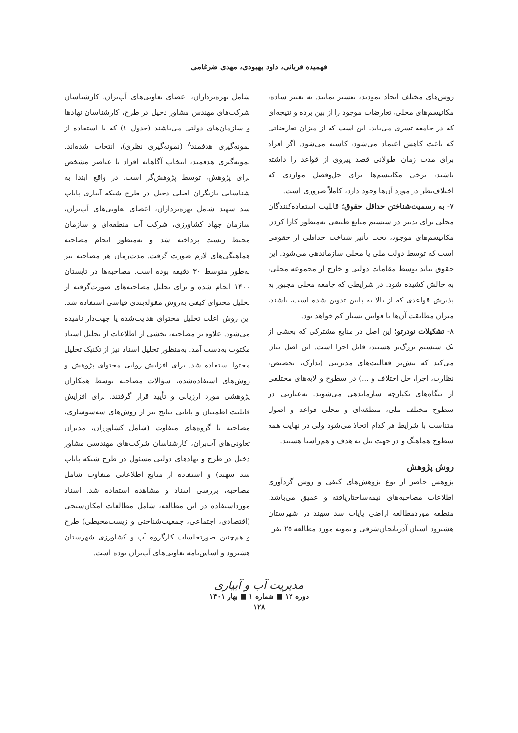فهمیده قربانی، داود بهبودی، مهدی ضرغامی
روش‌های مختلف ایجاد نمودند، تفسیر نمایند. به تعبیر ساده، مکانیسم‌های محلی، تعارضات موجود را از بین برده و نتیجه‌ای که در جامعه تسری می‌یابد، این است که از میزان تعارضاتی که باعث کاهش اعتماد می‌شود، کاسته می‌شود. اگر افراد برای مدت زمان طولانی قصد پیروی از قواعد را داشته باشند، برخی مکانیسم‌ها برای حل‌وفصل مواردی که اختلاف‌نظر در مورد آن‌ها وجود دارد، کاملاً ضروری است.
۷- به رسمیت‌شناختن حداقل حقوق؛ قابلیت استفاده‌کنندگان محلی برای تدبیر در سیستم منابع طبیعی به‌منظور کارا کردن مکانیسم‌های موجود، تحت تأثیر شناخت حداقلی از حقوقی است که توسط دولت ملی یا محلی سازماندهی می‌شود. این حقوق نباید توسط مقامات دولتی و خارج از مجموعه محلی، به چالش کشیده شود. در شرایطی که جامعه محلی مجبور به پذیرش قواعدی که از بالا به پایین تدوین شده است، باشند، میزان مطابقت آن‌ها با قوانین بسیار کم خواهد بود.
۸- تشکیلات تودرتو؛ این اصل در منابع مشترکی که بخشی از یک سیستم بزرگ‌تر هستند، قابل اجرا است. این اصل بیان می‌کند که بیش‌تر فعالیت‌های مدیریتی (تدارک، تخصیص، نظارت، اجرا، حل اختلاف و ...) در سطوح و لایه‌های مختلفی از بنگاه‌های یکپارچه سازماندهی می‌شوند. به‌عبارتی در سطوح مختلف ملی، منطقه‌ای و محلی قواعد و اصول متناسب با شرایط هر کدام اتخاذ می‌شود ولی در نهایت همه سطوح هماهنگ و در جهت نیل به هدف و هم‌راستا هستند.
روش پژوهش
پژوهش حاضر از نوع پژوهش‌های کیفی و روش گردآوری اطلاعات مصاحبه‌های نیمه‌ساختاریافته و عمیق می‌باشد. منطقه موردمطالعه اراضی پایاب سد سهند در شهرستان هشترود استان آذربایجان‌شرقی و نمونه مورد مطالعه ۲۵ نفر
شامل بهره‌برداران، اعضای تعاونی‌های آب‌بران، کارشناسان شرکت‌های مهندس مشاور دخیل در طرح، کارشناسان نهادها و سازمان‌های دولتی می‌باشند (جدول ۱) که با استفاده از نمونه‌گیری هدفمند<sup>۸</sup> (نمونه‌گیری نظری)، انتخاب شده‌اند. نمونه‌گیری هدفمند، انتخاب آگاهانه افراد یا عناصر مشخص برای پژوهش، توسط پژوهش‌گر است. در واقع ابتدا به شناسایی بازیگران اصلی دخیل در طرح شبکه آبیاری پایاب سد سهند شامل بهره‌برداران، اعضای تعاونی‌های آب‌بران، سازمان جهاد کشاورزی، شرکت آب منطقه‌ای و سازمان محیط زیست پرداخته شد و به‌منظور انجام مصاحبه هماهنگی‌های لازم صورت گرفت. مدت‌زمان هر مصاحبه نیز به‌طور متوسط ۳۰ دقیقه بوده است. مصاحبه‌ها در تابستان ۱۴۰۰ انجام شده و برای تحلیل مصاحبه‌های صورت‌گرفته از تحلیل محتوای کیفی به‌روش مقوله‌بندی قیاسی استفاده شد. این روش اغلب تحلیل محتوای هدایت‌شده یا جهت‌دار نامیده می‌شود. علاوه بر مصاحبه، بخشی از اطلاعات از تحلیل اسناد مکتوب به‌دست آمد. به‌منظور تحلیل اسناد نیز از تکنیک تحلیل محتوا استفاده شد. برای افزایش روایی محتوای پژوهش و روش‌های استفاده‌شده، سؤالات مصاحبه توسط همکاران پژوهشی مورد ارزیابی و تأیید قرار گرفتند. برای افزایش قابلیت اطمینان و پایایی نتایج نیز از روش‌های سه‌سوسازی، مصاحبه با گروه‌های متفاوت (شامل کشاورزان، مدیران تعاونی‌های آب‌بران، کارشناسان شرکت‌های مهندسی مشاور دخیل در طرح و نهادهای دولتی مسئول در طرح شبکه پایاب سد سهند) و استفاده از منابع اطلاعاتی متفاوت شامل مصاحبه، بررسی اسناد و مشاهده استفاده شد. اسناد مورداستفاده در این مطالعه، شامل مطالعات امکان‌سنجی (اقتصادی، اجتماعی، جمعیت‌شناختی و زیست‌محیطی) طرح و هم‌چنین صورتجلسات کارگروه آب و کشاورزی شهرستان هشترود و اساس‌نامه تعاونی‌های آب‌بران بوده است.
مدیریت آب و آبیاری
دوره ۱۲ ■ شماره ۱ ■ بهار ۱۴۰۱
۱۲۸